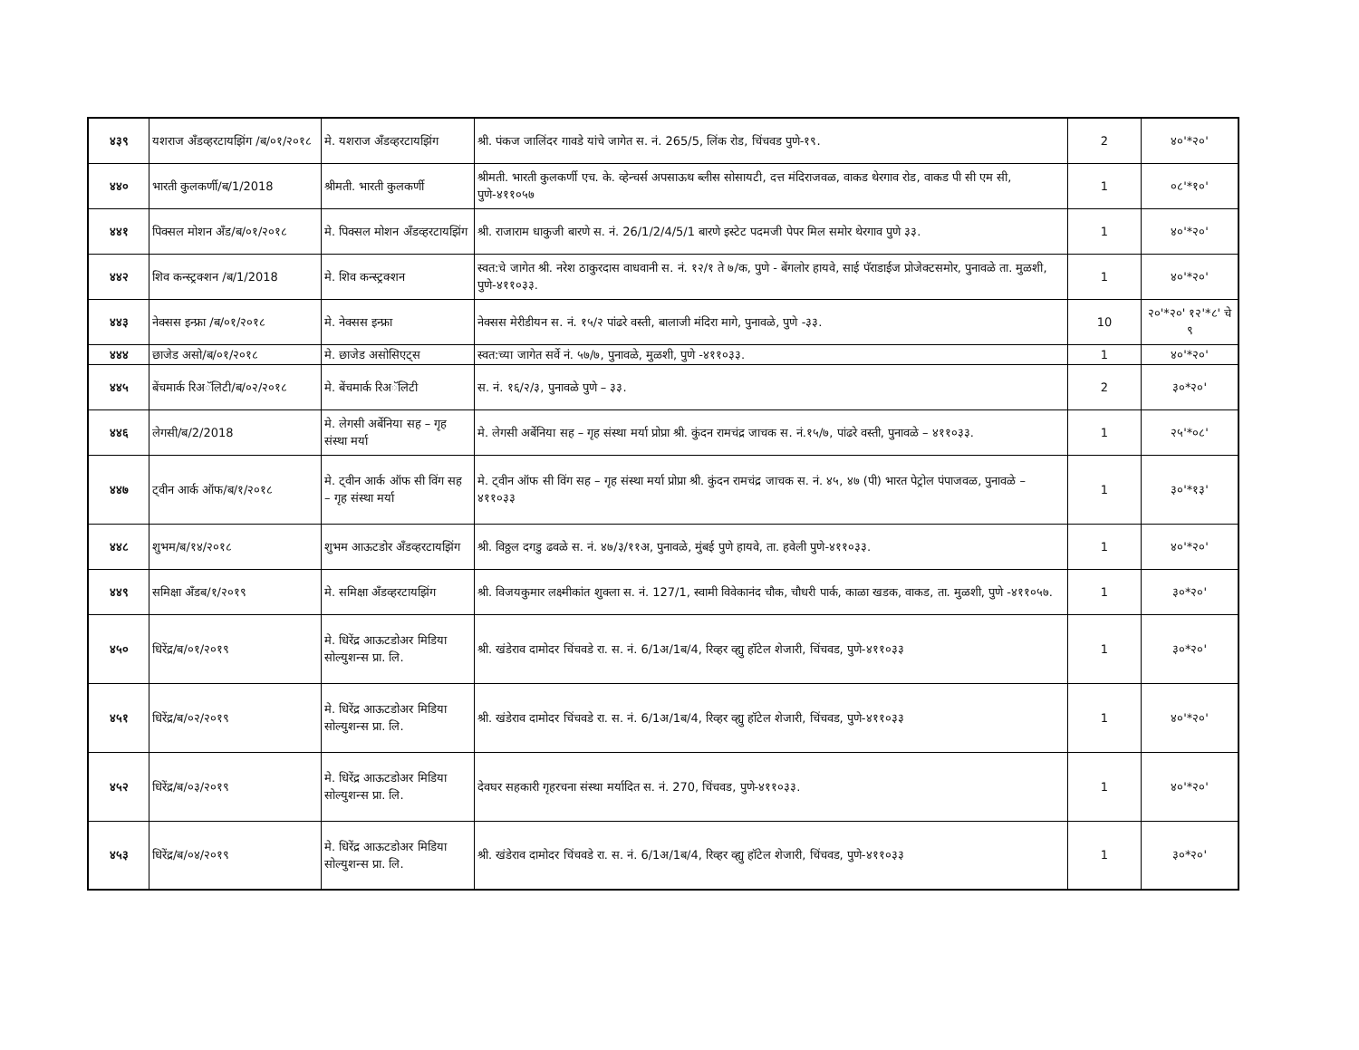| ४३९ | यशराज अँडव्हरटायझिंग /ब/०१/२०१८ | मे. यशराज अँडव्हरटायझिंग | श्री. पंकज जालिंदर गावडे यांचे जागेत स. नं. 265/5, लिंक रोड, चिंचवड पुणे-१९. | 2 | ४०'*२०' |
| ४४० | भारती कुलकर्णी/ब/1/2018 | श्रीमती. भारती कुलकर्णी | श्रीमती. भारती कुलकर्णी एच. के. व्हेन्चर्स अपसाऊथ ब्लीस सोसायटी, दत्त मंदिराजवळ, वाकड थेरगाव रोड, वाकड पी सी एम सी, पुणे-४११०५७ | 1 | ०८'*१०' |
| ४४१ | पिक्सल मोशन अँड/ब/०१/२०१८ | मे. पिक्सल मोशन अँडव्हरटायझिंग | श्री. राजाराम धाकुजी बारणे स. नं. 26/1/2/4/5/1 बारणे इस्टेट पदमजी पेपर मिल समोर थेरगाव पुणे ३३. | 1 | ४०'*२०' |
| ४४२ | शिव कन्स्ट्रक्शन /ब/1/2018 | मे. शिव कन्स्ट्रक्शन | स्वत:चे जागेत श्री. नरेश ठाकुरदास वाधवानी स. नं. १२/१ ते ७/क, पुणे - बेंगलोर हायवे, साई पॅराडाईज प्रोजेक्टसमोर, पुनावळे ता. मुळशी, पुणे-४११०३३. | 1 | ४०'*२०' |
| ४४३ | नेक्सस इन्फ्रा /ब/०१/२०१८ | मे. नेक्सस इन्फ्रा | नेक्सस मेरीडीयन स. नं. १५/२ पांढरे वस्ती, बालाजी मंदिरा मागे, पुनावळे, पुणे -३३. | 10 | २०'*२०' १२'*८' चे ९ |
| ४४४ | छाजेड असो/ब/०१/२०१८ | मे. छाजेड असोसिएट्स | स्वत:च्या जागेत सर्वे नं. ५७/७, पुनावळे, मुळशी, पुणे -४११०३३. | 1 | ४०'*२०' |
| ४४५ | बेंचमार्क रिअॅलिटी/ब/०२/२०१८ | मे. बेंचमार्क रिअॅलिटी | स. नं. १६/२/३, पुनावळे पुणे – ३३. | 2 | ३०*२०' |
| ४४६ | लेगसी/ब/2/2018 | मे. लेगसी अर्बेनिया सह – गृह संस्था मर्या | मे. लेगसी अर्बेनिया सह – गृह संस्था मर्या प्रोप्रा श्री. कुंदन रामचंद्र जाचक स. नं.१५/७, पांढरे वस्ती, पुनावळे – ४११०३३. | 1 | २५'*०८' |
| ४४७ | ट्वीन आर्क ऑफ/ब/१/२०१८ | मे. ट्वीन आर्क ऑफ सी विंग सह – गृह संस्था मर्या | मे. ट्वीन ऑफ सी विंग सह – गृह संस्था मर्या प्रोप्रा श्री. कुंदन रामचंद्र जाचक स. नं. ४५, ४७ (पी) भारत पेट्रोल पंपाजवळ, पुनावळे – ४११०३३ | 1 | ३०'*१३' |
| ४४८ | शुभम/ब/१४/२०१८ | शुभम आऊटडोर अँडव्हरटायझिंग | श्री. विठ्ठल दगडु ढवळे स. नं. ४७/३/११अ, पुनावळे, मुंबई पुणे हायवे, ता. हवेली पुणे-४११०३३. | 1 | ४०'*२०' |
| ४४९ | समिक्षा अँडब/१/२०१९ | मे. समिक्षा अँडव्हरटायझिंग | श्री. विजयकुमार लक्ष्मीकांत शुक्ला स. नं. 127/1, स्वामी विवेकानंद चौक, चौधरी पार्क, काळा खडक, वाकड, ता. मुळशी, पुणे -४११०५७. | 1 | ३०*२०' |
| ४५० | धिरेंद्र/ब/०१/२०१९ | मे. धिरेंद्र आऊटडोअर मिडिया सोल्युशन्स प्रा. लि. | श्री. खंडेराव दामोदर चिंचवडे रा. स. नं. 6/1अ/1ब/4, रिव्हर व्ह्यु हॉटेल शेजारी, चिंचवड, पुणे-४११०३३ | 1 | ३०*२०' |
| ४५१ | धिरेंद्र/ब/०२/२०१९ | मे. धिरेंद्र आऊटडोअर मिडिया सोल्युशन्स प्रा. लि. | श्री. खंडेराव दामोदर चिंचवडे रा. स. नं. 6/1अ/1ब/4, रिव्हर व्ह्यु हॉटेल शेजारी, चिंचवड, पुणे-४११०३३ | 1 | ४०'*२०' |
| ४५२ | धिरेंद्र/ब/०३/२०१९ | मे. धिरेंद्र आऊटडोअर मिडिया सोल्युशन्स प्रा. लि. | देवघर सहकारी गृहरचना संस्था मर्यादित स. नं. 270, चिंचवड, पुणे-४११०३३. | 1 | ४०'*२०' |
| ४५३ | धिरेंद्र/ब/०४/२०१९ | मे. धिरेंद्र आऊटडोअर मिडिया सोल्युशन्स प्रा. लि. | श्री. खंडेराव दामोदर चिंचवडे रा. स. नं. 6/1अ/1ब/4, रिव्हर व्ह्यु हॉटेल शेजारी, चिंचवड, पुणे-४११०३३ | 1 | ३०*२०' |